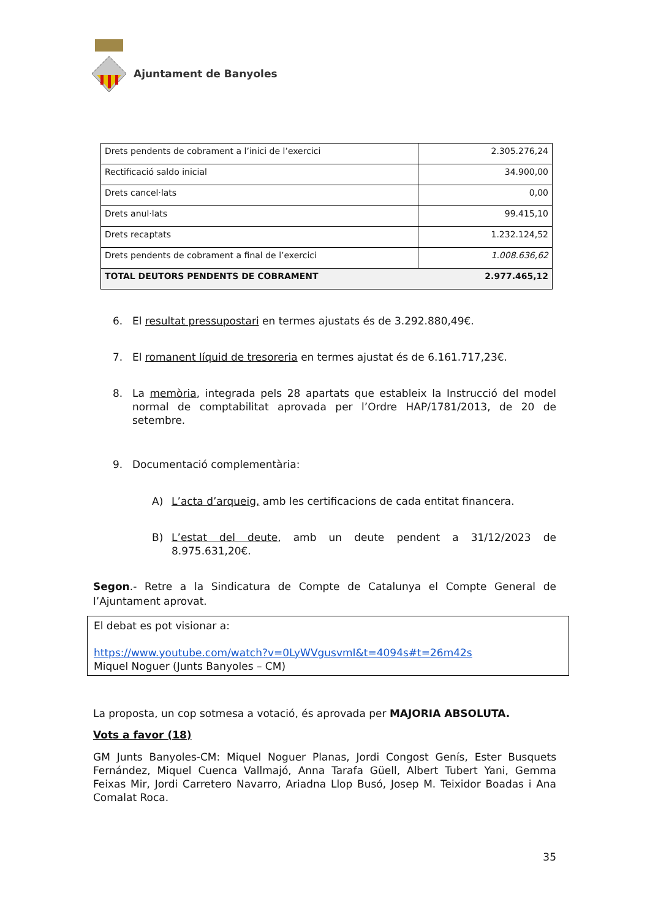Ajuntament de Banyoles
| Drets pendents de cobrament a l’inici de l’exercici | 2.305.276,24 |
| Rectificació saldo inicial | 34.900,00 |
| Drets cancel·lats | 0,00 |
| Drets anul·lats | 99.415,10 |
| Drets recaptats | 1.232.124,52 |
| Drets pendents de cobrament a final de l’exercici | 1.008.636,62 |
| TOTAL DEUTORS PENDENTS DE COBRAMENT | 2.977.465,12 |
6. El resultat pressupostari en termes ajustats és de 3.292.880,49€.
7. El romanent líquid de tresoreria en termes ajustat és de 6.161.717,23€.
8. La memòria, integrada pels 28 apartats que estableix la Instrucció del model normal de comptabilitat aprovada per l’Ordre HAP/1781/2013, de 20 de setembre.
9. Documentació complementària:
A) L’acta d’arqueig, amb les certificacions de cada entitat financera.
B) L’estat del deute, amb un deute pendent a 31/12/2023 de 8.975.631,20€.
Segon.- Retre a la Sindicatura de Compte de Catalunya el Compte General de l’Ajuntament aprovat.
El debat es pot visionar a:
https://www.youtube.com/watch?v=0LyWVgusvmI&t=4094s#t=26m42s
Miquel Noguer (Junts Banyoles – CM)
La proposta, un cop sotmesa a votació, és aprovada per MAJORIA ABSOLUTA.
Vots a favor (18)
GM Junts Banyoles-CM: Miquel Noguer Planas, Jordi Congost Genís, Ester Busquets Fernández, Miquel Cuenca Vallmajó, Anna Tarafa Güell, Albert Tubert Yani, Gemma Feixas Mir, Jordi Carretero Navarro, Ariadna Llop Busó, Josep M. Teixidor Boadas i Ana Comalat Roca.
35